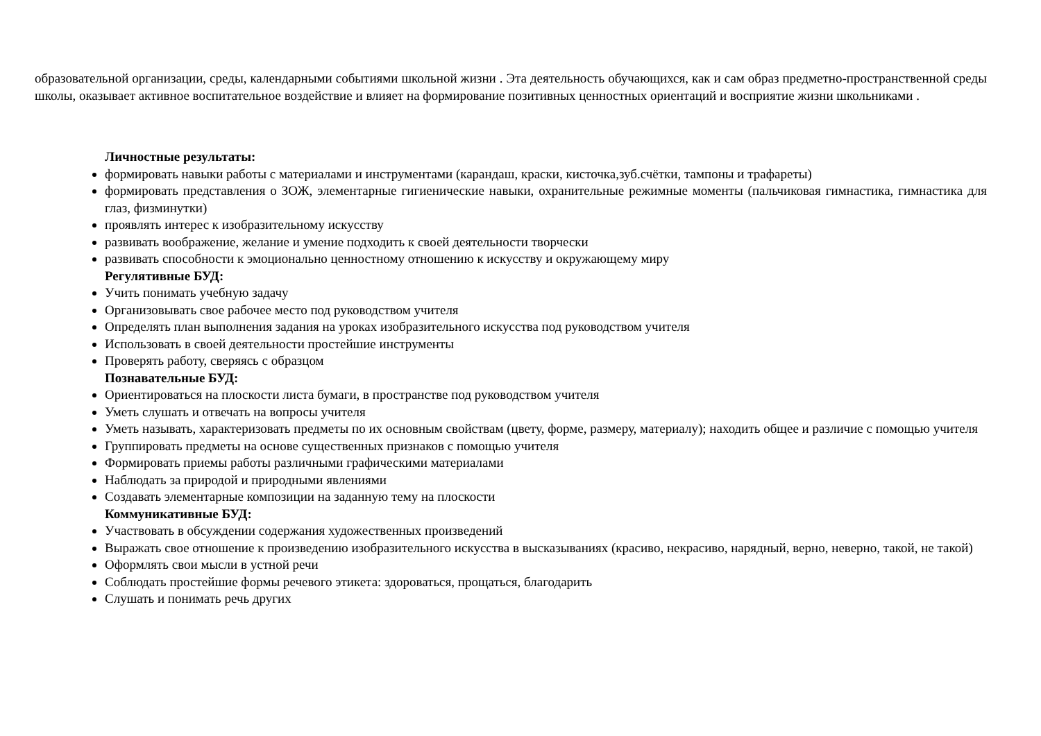образовательной организации, среды, календарными событиями школьной жизни . Эта деятельность обучающихся, как и сам образ предметно-пространственной среды школы, оказывает активное воспитательное воздействие и влияет на формирование позитивных ценностных ориентаций и восприятие жизни школьниками .
Личностные результаты:
формировать навыки работы с материалами и инструментами (карандаш, краски, кисточка,зуб.счётки, тампоны и трафареты)
формировать представления о ЗОЖ, элементарные гигиенические навыки, охранительные режимные моменты (пальчиковая гимнастика, гимнастика для глаз, физминутки)
проявлять интерес к изобразительному искусству
развивать воображение, желание и умение подходить к своей деятельности творчески
развивать способности к эмоционально ценностному отношению к искусству и окружающему миру
Регулятивные БУД:
Учить понимать учебную задачу
Организовывать свое рабочее место под руководством учителя
Определять план выполнения задания на уроках изобразительного искусства под руководством учителя
Использовать в своей деятельности простейшие инструменты
Проверять работу, сверяясь с образцом
Познавательные БУД:
Ориентироваться на плоскости листа бумаги, в пространстве под руководством учителя
Уметь слушать и отвечать на вопросы учителя
Уметь называть, характеризовать предметы по их основным свойствам (цвету, форме, размеру, материалу); находить общее и различие с помощью учителя
Группировать предметы на основе существенных признаков с помощью учителя
Формировать приемы работы различными графическими материалами
Наблюдать за природой и природными явлениями
Создавать элементарные композиции на заданную тему на плоскости
Коммуникативные БУД:
Участвовать в обсуждении содержания художественных произведений
Выражать свое отношение к произведению изобразительного искусства в высказываниях (красиво, некрасиво, нарядный, верно, неверно, такой, не такой)
Оформлять свои мысли в устной речи
Соблюдать простейшие формы речевого этикета: здороваться, прощаться, благодарить
Слушать и понимать речь других